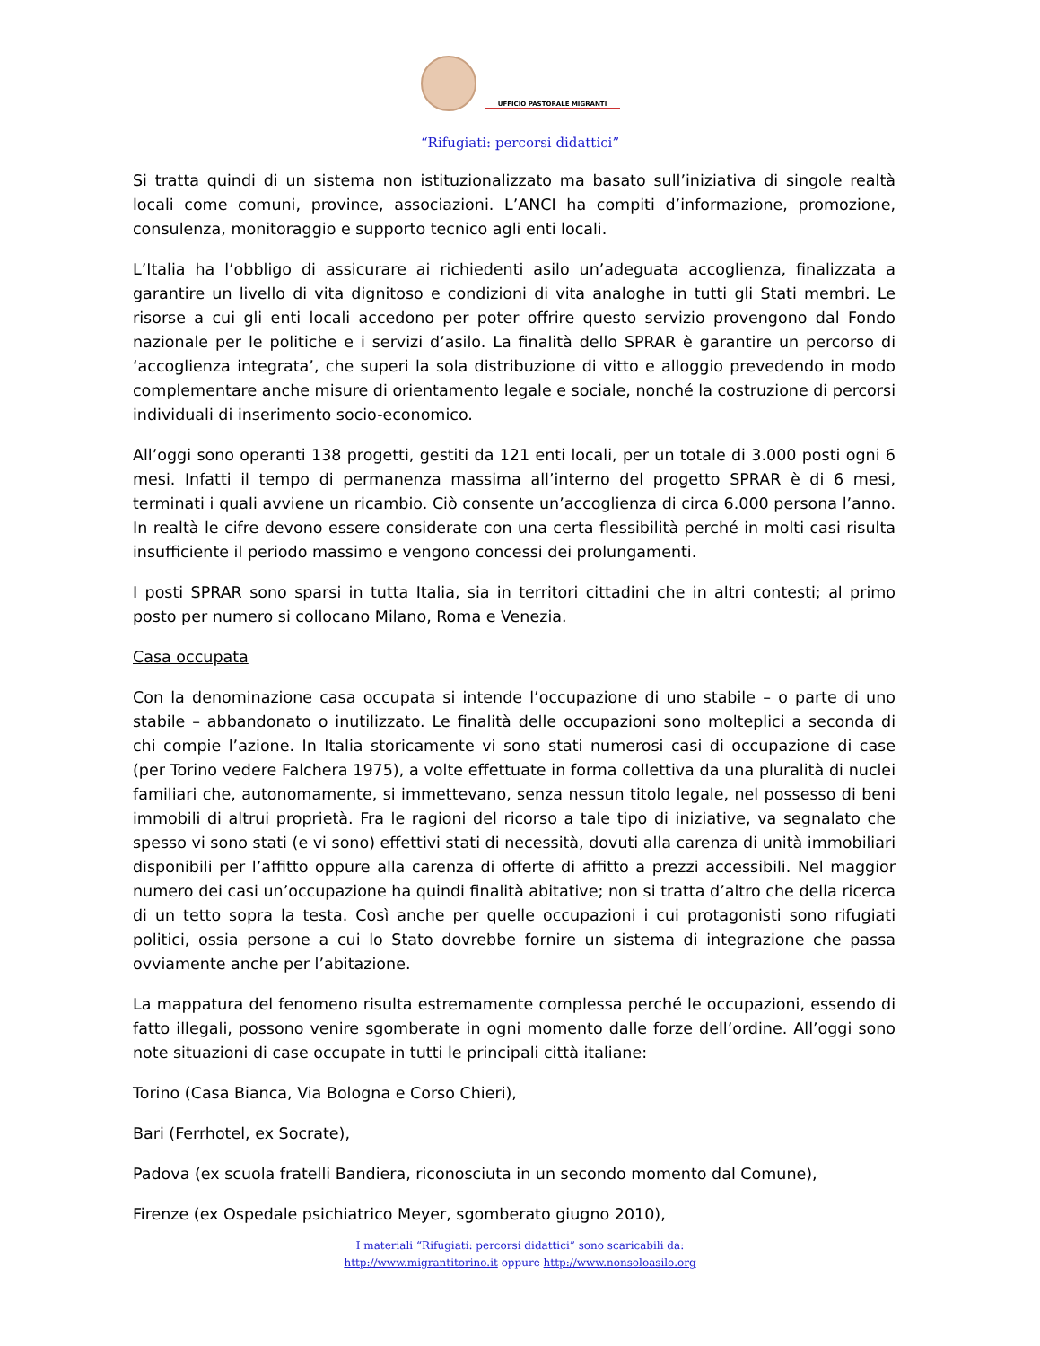UFFICIO PASTORALE MIGRANTI
“Rifugiati: percorsi didattici”
Si tratta quindi di un sistema non istituzionalizzato ma basato sull’iniziativa di singole realtà locali come comuni, province, associazioni. L’ANCI ha compiti d’informazione, promozione, consulenza, monitoraggio e supporto tecnico agli enti locali.
L’Italia ha l’obbligo di assicurare ai richiedenti asilo un’adeguata accoglienza, finalizzata a garantire un livello di vita dignitoso e condizioni di vita analoghe in tutti gli Stati membri. Le risorse a cui gli enti locali accedono per poter offrire questo servizio provengono dal Fondo nazionale per le politiche e i servizi d’asilo. La finalità dello SPRAR è garantire un percorso di ‘accoglienza integrata’, che superi la sola distribuzione di vitto e alloggio prevedendo in modo complementare anche misure di orientamento legale e sociale, nonché la costruzione di percorsi individuali di inserimento socio-economico.
All’oggi sono operanti 138 progetti, gestiti da 121 enti locali, per un totale di 3.000 posti ogni 6 mesi. Infatti il tempo di permanenza massima all’interno del progetto SPRAR è di 6 mesi, terminati i quali avviene un ricambio. Ciò consente un’accoglienza di circa 6.000 persona l’anno. In realtà le cifre devono essere considerate con una certa flessibilità perché in molti casi risulta insufficiente il periodo massimo e vengono concessi dei prolungamenti.
I posti SPRAR sono sparsi in tutta Italia, sia in territori cittadini che in altri contesti; al primo posto per numero si collocano Milano, Roma e Venezia.
Casa occupata
Con la denominazione casa occupata si intende l’occupazione di uno stabile – o parte di uno stabile – abbandonato o inutilizzato. Le finalità delle occupazioni sono molteplici a seconda di chi compie l’azione. In Italia storicamente vi sono stati numerosi casi di occupazione di case (per Torino vedere Falchera 1975), a volte effettuate in forma collettiva da una pluralità di nuclei familiari che, autonomamente, si immettevano, senza nessun titolo legale, nel possesso di beni immobili di altrui proprietà. Fra le ragioni del ricorso a tale tipo di iniziative, va segnalato che spesso vi sono stati (e vi sono) effettivi stati di necessità, dovuti alla carenza di unità immobiliari disponibili per l’affitto oppure alla carenza di offerte di affitto a prezzi accessibili. Nel maggior numero dei casi un’occupazione ha quindi finalità abitative; non si tratta d’altro che della ricerca di un tetto sopra la testa. Così anche per quelle occupazioni i cui protagonisti sono rifugiati politici, ossia persone a cui lo Stato dovrebbe fornire un sistema di integrazione che passa ovviamente anche per l’abitazione.
La mappatura del fenomeno risulta estremamente complessa perché le occupazioni, essendo di fatto illegali, possono venire sgomberate in ogni momento dalle forze dell’ordine. All’oggi sono note situazioni di case occupate in tutti le principali città italiane:
Torino (Casa Bianca, Via Bologna e Corso Chieri),
Bari (Ferrhotel, ex Socrate),
Padova (ex scuola fratelli Bandiera, riconosciuta in un secondo momento dal Comune),
Firenze (ex Ospedale psichiatrico Meyer, sgomberato giugno 2010),
I materiali “Rifugiati: percorsi didattici” sono scaricabili da:
http://www.migrantitorino.it oppure http://www.nonsoloasilo.org